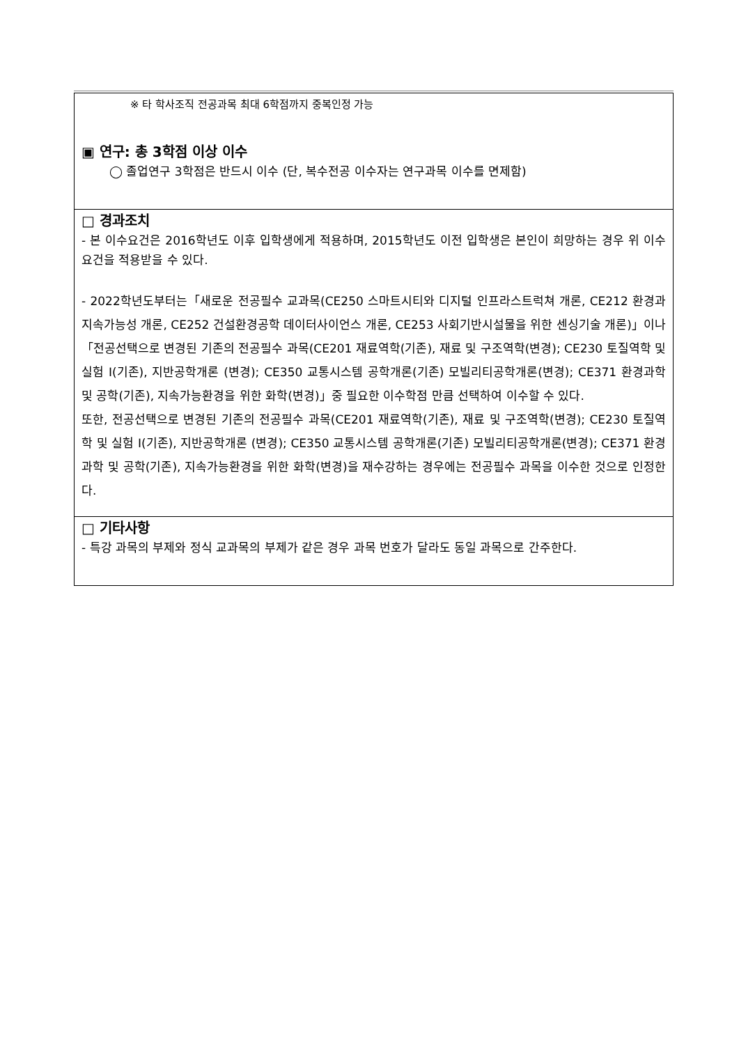| ※ 타 학사조직 전공과목 최대 6학점까지 중복인정 가능 ▣ 연구: 총 3학점 이상 이수 ◯ 졸업연구 3학점은 반드시 이수 (단, 복수전공 이수자는 연구과목 이수를 면제함) |
| □ 경과조치 - 본 이수요건은 2016학년도 이후 입학생에게 적용하며, 2015학년도 이전 입학생은 본인이 희망하는 경우 위 이수요건을 적용받을 수 있다. - 2022학년도부터는「새로운 전공필수 교과목(CE250 스마트시티와 디지털 인프라스트럭쳐 개론, CE212 환경과 지속가능성 개론, CE252 건설환경공학 데이터사이언스 개론, CE253 사회기반시설물을 위한 센싱기술 개론)」이나「전공선택으로 변경된 기존의 전공필수 과목(CE201 재료역학(기존), 재료 및 구조역학(변경); CE230 토질역학 및 실험 I(기존), 지반공학개론 (변경); CE350 교통시스템 공학개론(기존) 모빌리티공학개론(변경); CE371 환경과학 및 공학(기존), 지속가능환경을 위한 화학(변경)」중 필요한 이수학점 만큼 선택하여 이수할 수 있다. 또한, 전공선택으로 변경된 기존의 전공필수 과목(CE201 재료역학(기존), 재료 및 구조역학(변경); CE230 토질역학 및 실험 I(기존), 지반공학개론 (변경); CE350 교통시스템 공학개론(기존) 모빌리티공학개론(변경); CE371 환경과학 및 공학(기존), 지속가능환경을 위한 화학(변경)을 재수강하는 경우에는 전공필수 과목을 이수한 것으로 인정한다. |
| □ 기타사항 - 특강 과목의 부제와 정식 교과목의 부제가 같은 경우 과목 번호가 달라도 동일 과목으로 간주한다. |